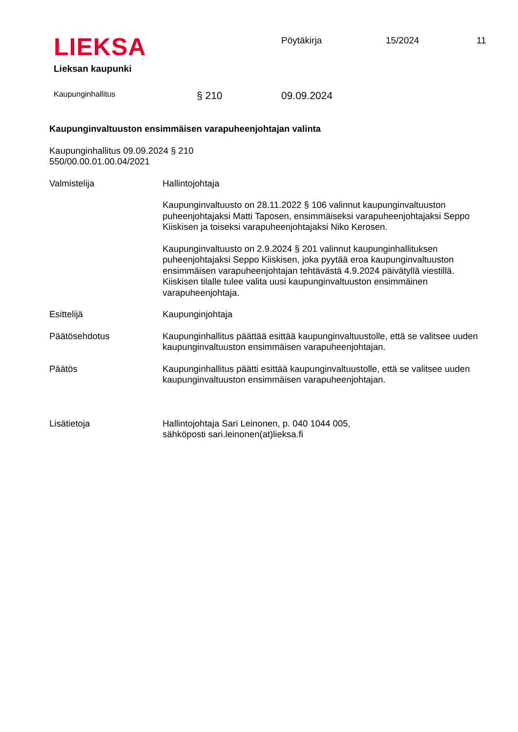LIEKSA
Lieksan kaupunki
Pöytäkirja 15/2024 11
Kaupunginhallitus § 210 09.09.2024
Kaupunginvaltuuston ensimmäisen varapuheenjohtajan valinta
Kaupunginhallitus 09.09.2024 § 210
550/00.00.01.00.04/2021
Valmistelija Hallintojohtaja
Kaupunginvaltuusto on 28.11.2022 § 106 valinnut kaupunginvaltuuston puheenjohtajaksi Matti Taposen, ensimmäiseksi varapuheenjohtajaksi Seppo Kiiskisen ja toiseksi varapuheenjohtajaksi Niko Kerosen.
Kaupunginvaltuusto on 2.9.2024 § 201 valinnut kaupunginhallituksen puheenjohtajaksi Seppo Kiiskisen, joka pyytää eroa kaupunginvaltuuston ensimmäisen varapuheenjohtajan tehtävästä 4.9.2024 päivätyllä viestillä. Kiiskisen tilalle tulee valita uusi kaupunginvaltuuston ensimmäinen varapuheenjohtaja.
Esittelijä Kaupunginjohtaja
Päätösehdotus Kaupunginhallitus päättää esittää kaupunginvaltuustolle, että se valitsee uuden kaupunginvaltuuston ensimmäisen varapuheenjohtajan.
Päätös Kaupunginhallitus päätti esittää kaupunginvaltuustolle, että se valitsee uuden kaupunginvaltuuston ensimmäisen varapuheenjohtajan.
Lisätietoja Hallintojohtaja Sari Leinonen, p. 040 1044 005,
sähköposti sari.leinonen(at)lieksa.fi